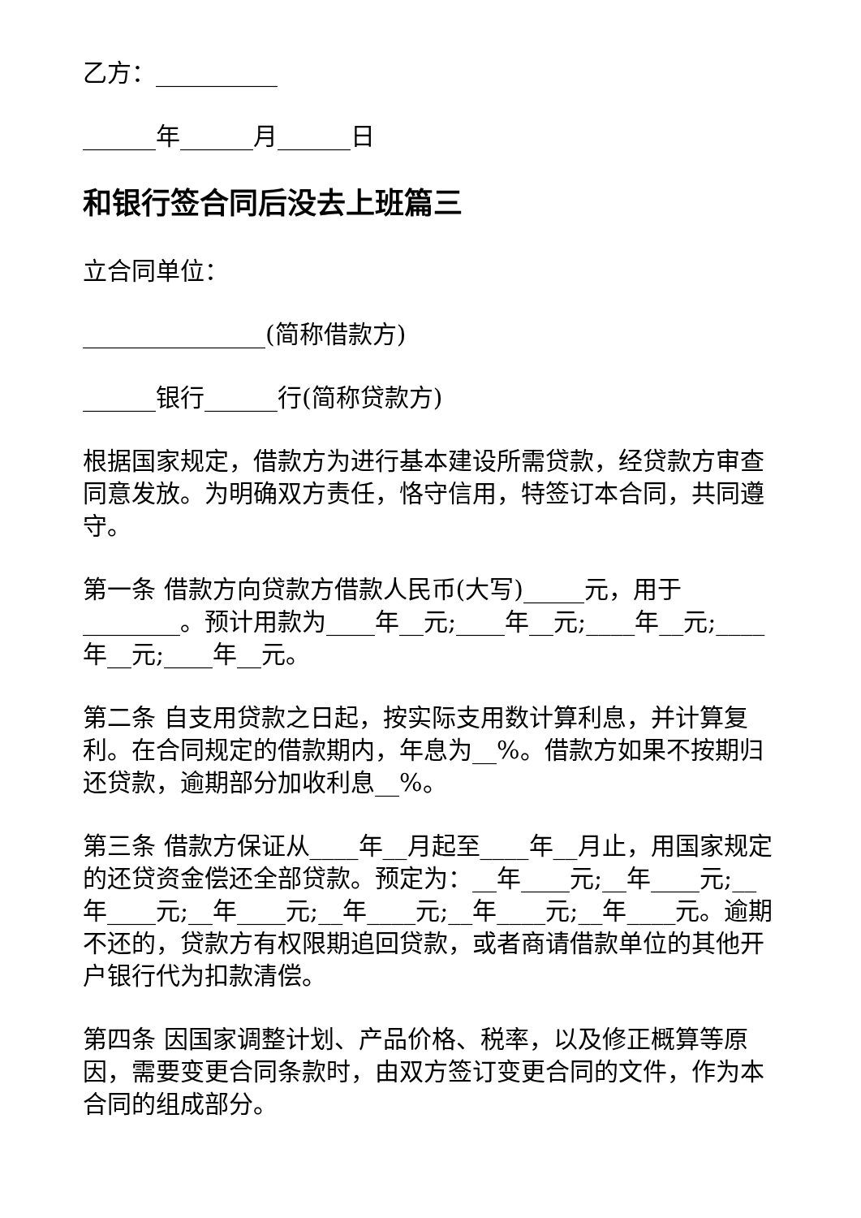乙方：__________
______年______月______日
和银行签合同后没去上班篇三
立合同单位：
_______________(简称借款方)
______银行______行(简称贷款方)
根据国家规定，借款方为进行基本建设所需贷款，经贷款方审查同意发放。为明确双方责任，恪守信用，特签订本合同，共同遵守。
第一条 借款方向贷款方借款人民币(大写)_____元，用于________。预计用款为____年__元;____年__元;____年__元;____年__元;____年__元。
第二条 自支用贷款之日起，按实际支用数计算利息，并计算复利。在合同规定的借款期内，年息为__%。借款方如果不按期归还贷款，逾期部分加收利息__%。
第三条 借款方保证从____年__月起至____年__月止，用国家规定的还贷资金偿还全部贷款。预定为：__年____元;__年____元;__年____元;__年____元;__年____元;__年____元;__年____元。逾期不还的，贷款方有权限期追回贷款，或者商请借款单位的其他开户银行代为扣款清偿。
第四条 因国家调整计划、产品价格、税率，以及修正概算等原因，需要变更合同条款时，由双方签订变更合同的文件，作为本合同的组成部分。